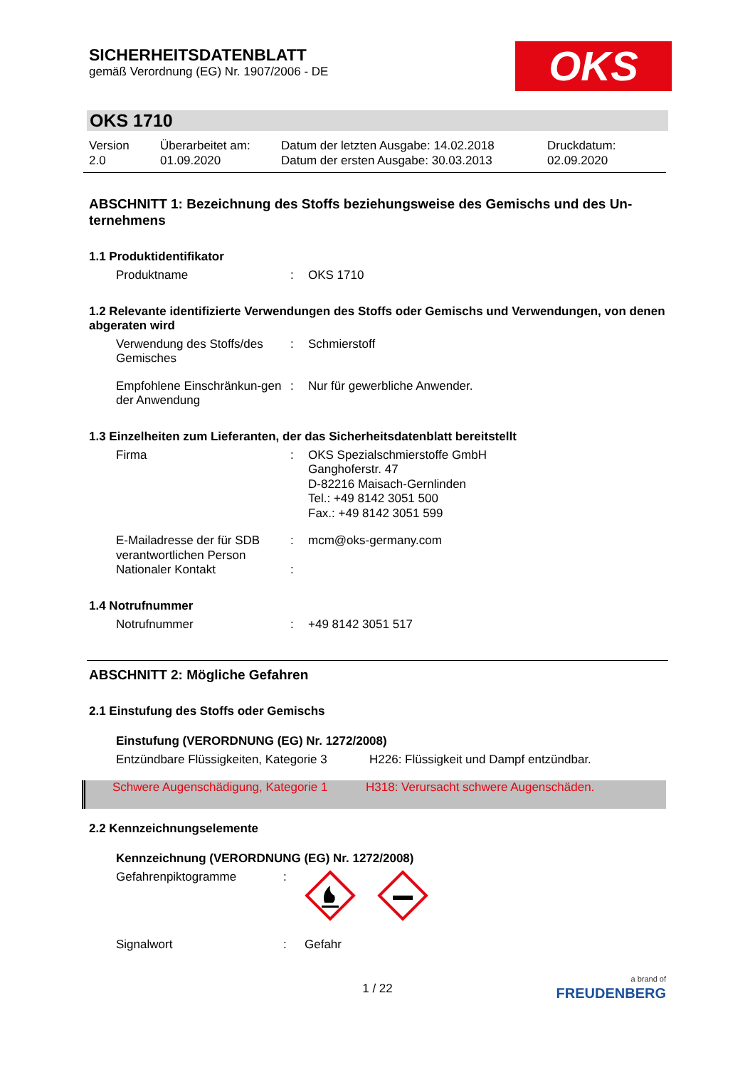SICHERHEITSDATENBLATT
gemäß Verordnung (EG) Nr. 1907/2006 - DE
OKS
OKS 1710
Version
2.0
Überarbeitet am:
01.09.2020
Datum der letzten Ausgabe: 14.02.2018
Datum der ersten Ausgabe: 30.03.2013
Druckdatum:
02.09.2020
ABSCHNITT 1: Bezeichnung des Stoffs beziehungsweise des Gemischs und des Un-
ternehmens
1.1 Produktidentifikator
Produktname : OKS 1710
1.2 Relevante identifizierte Verwendungen des Stoffs oder Gemischs und Verwendungen, von denen abgeraten wird
Verwendung des Stoffs/des Gemisches
: Schmierstoff
Empfohlene Einschränkun-gen der Anwendung
: Nur für gewerbliche Anwender.
1.3 Einzelheiten zum Lieferanten, der das Sicherheitsdatenblatt bereitstellt
Firma : OKS Spezialschmierstoffe GmbH
Ganghoferstr. 47
D-82216 Maisach-Gernlinden
Tel.: +49 8142 3051 500
Fax.: +49 8142 3051 599
E-Mailadresse der für SDB verantwortlichen Person
: mcm@oks-germany.com
Nationaler Kontakt :
1.4 Notrufnummer
Notrufnummer : +49 8142 3051 517
ABSCHNITT 2: Mögliche Gefahren
2.1 Einstufung des Stoffs oder Gemischs
Einstufung (VERORDNUNG (EG) Nr. 1272/2008)
Entzündbare Flüssigkeiten, Kategorie 3
H226: Flüssigkeit und Dampf entzündbar.
Schwere Augenschädigung, Kategorie 1
H318: Verursacht schwere Augenschäden.
2.2 Kennzeichnungselemente
Kennzeichnung (VERORDNUNG (EG) Nr. 1272/2008)
Gefahrenpiktogramme :
Signalwort : Gefahr
1 / 22
a brand of
FREUDENBERG